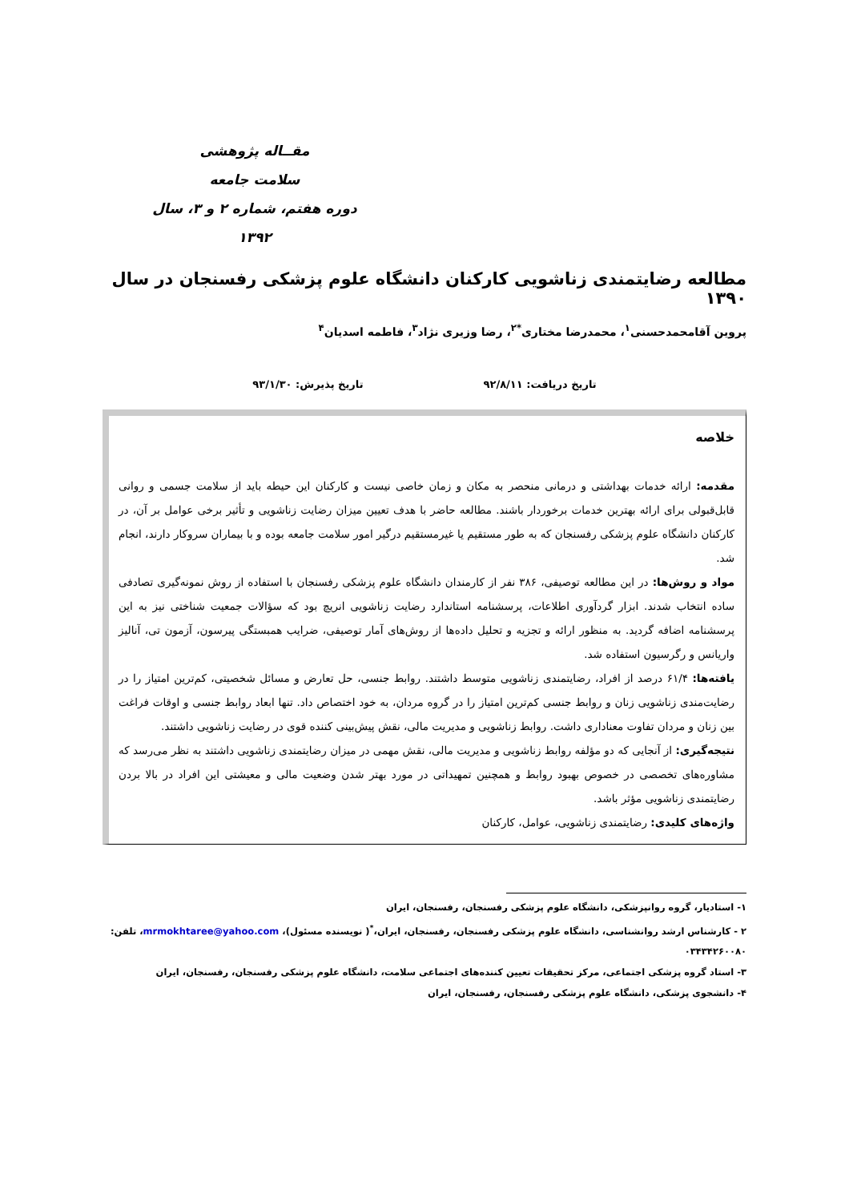مقــاله پژوهشی
سلامت جامعه
دوره هفتم، شماره ۲ و ۳، سال ۱۳۹۲
مطالعه رضایتمندی زناشویی کارکنان دانشگاه علوم پزشکی رفسنجان در سال ۱۳۹۰
پروین آقامحمدحسنی<sup>۱</sup>، محمدرضا مختاری<sup>*۲</sup>، رضا وزیری نژاد<sup>۳</sup>، فاطمه اسدیان<sup>۴</sup>
تاریخ دریافت: ۹۲/۸/۱۱ تاریخ پذیرش: ۹۳/۱/۳۰
خلاصه
مقدمه: ارائه خدمات بهداشتی و درمانی منحصر به مکان و زمان خاصی نیست و کارکنان این حیطه باید از سلامت جسمی و روانی قابل‌قبولی برای ارائه بهترین خدمات برخوردار باشند. مطالعه حاضر با هدف تعیین میزان رضایت زناشویی و تأثیر برخی عوامل بر آن، در کارکنان دانشگاه علوم پزشکی رفسنجان که به طور مستقیم یا غیرمستقیم درگیر امور سلامت جامعه بوده و با بیماران سروکار دارند، انجام شد.
مواد و روش‌ها: در این مطالعه توصیفی، ۳۸۶ نفر از کارمندان دانشگاه علوم پزشکی رفسنجان با استفاده از روش نمونه‌گیری تصادفی ساده انتخاب شدند. ابزار گردآوری اطلاعات، پرسشنامه استاندارد رضایت زناشویی انریچ بود که سؤالات جمعیت شناختی نیز به این پرسشنامه اضافه گردید. به منظور ارائه و تجزیه و تحلیل داده‌ها از روش‌های آمار توصیفی، ضرایب همبستگی پیرسون، آزمون تی، آنالیز واریانس و رگرسیون استفاده شد.
یافته‌ها: ۶۱/۴ درصد از افراد، رضایتمندی زناشویی متوسط داشتند. روابط جنسی، حل تعارض و مسائل شخصیتی، کم‌ترین امتیاز را در رضایت‌مندی زناشویی زنان و روابط جنسی کم‌ترین امتیاز را در گروه مردان، به خود اختصاص داد. تنها ابعاد روابط جنسی و اوقات فراغت بین زنان و مردان تفاوت معناداری داشت. روابط زناشویی و مدیریت مالی، نقش پیش‌بینی کننده قوی در رضایت زناشویی داشتند.
نتیجه‌گیری: از آنجایی که دو مؤلفه روابط زناشویی و مدیریت مالی، نقش مهمی در میزان رضایتمندی زناشویی داشتند به نظر می‌رسد که مشاوره‌های تخصصی در خصوص بهبود روابط و همچنین تمهیداتی در مورد بهتر شدن وضعیت مالی و معیشتی این افراد در بالا بردن رضایتمندی زناشویی مؤثر باشد.
واژه‌های کلیدی: رضایتمندی زناشویی، عوامل، کارکنان
۱- استادیار، گروه روانپزشکی، دانشگاه علوم پزشکی رفسنجان، رفسنجان، ایران
۲ - کارشناس ارشد روانشناسی، دانشگاه علوم پزشکی رفسنجان، رفسنجان، ایران،<sup>*</sup>( نویسنده مسئول)، mrmokhtaree@yahoo.com، تلفن: ۰۳۴۳۴۲۶۰۰۸۰
۳- استاد گروه پزشکی اجتماعی، مرکز تحقیقات تعیین کننده‌های اجتماعی سلامت، دانشگاه علوم پزشکی رفسنجان، رفسنجان، ایران
۴- دانشجوی پزشکی، دانشگاه علوم پزشکی رفسنجان، رفسنجان، ایران